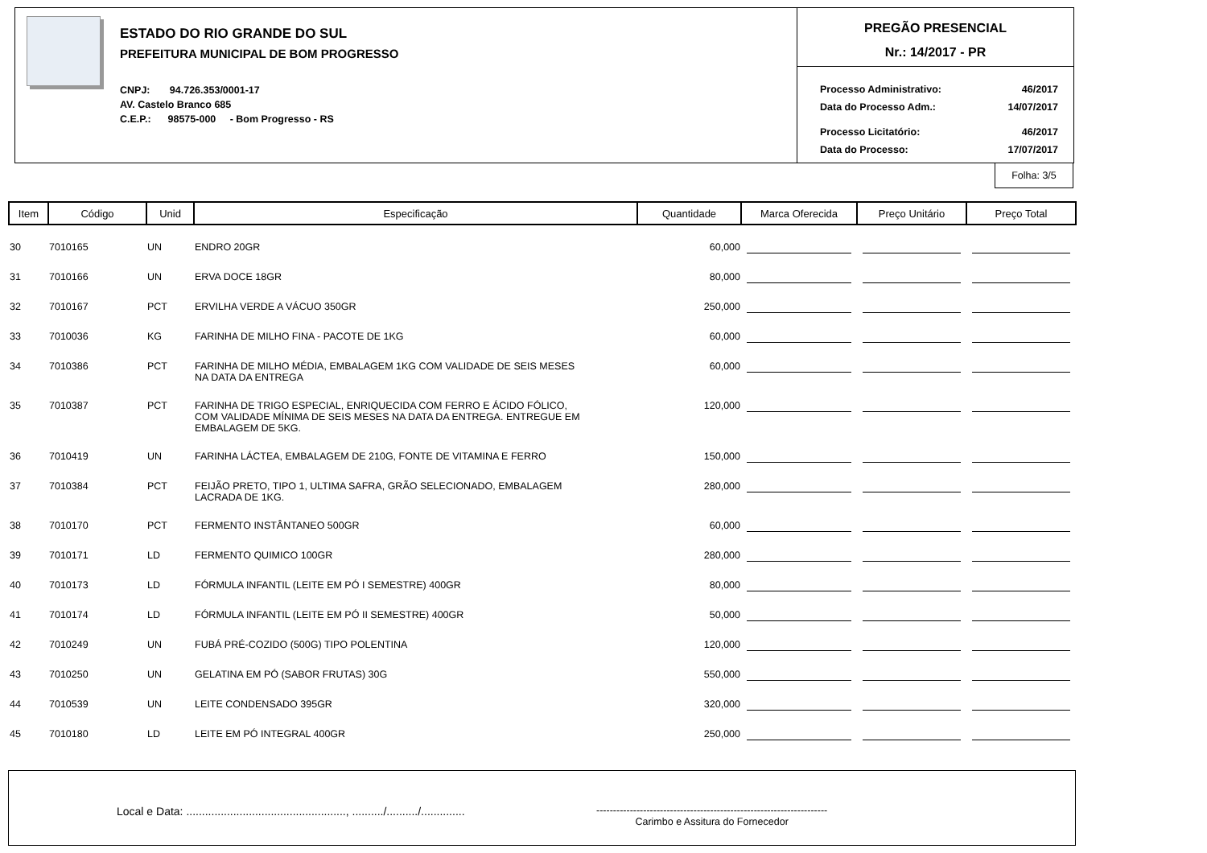ESTADO DO RIO GRANDE DO SUL
PREFEITURA MUNICIPAL DE BOM PROGRESSO
CNPJ: 94.726.353/0001-17
AV. Castelo Branco 685
C.E.P.: 98575-000 - Bom Progresso - RS
PREGÃO PRESENCIAL
Nr.: 14/2017 - PR
| Processo Administrativo: | 46/2017 |
| Data do Processo Adm.: | 14/07/2017 |
| Processo Licitatório: | 46/2017 |
| Data do Processo: | 17/07/2017 |
Folha: 3/5
| Item | Código | Unid | Especificação | Quantidade | Marca Oferecida | Preço Unitário | Preço Total |
| --- | --- | --- | --- | --- | --- | --- | --- |
| 30 | 7010165 | UN | ENDRO 20GR | 60,000 | | | |
| 31 | 7010166 | UN | ERVA DOCE 18GR | 80,000 | | | |
| 32 | 7010167 | PCT | ERVILHA VERDE A VÁCUO 350GR | 250,000 | | | |
| 33 | 7010036 | KG | FARINHA DE MILHO FINA - PACOTE DE 1KG | 60,000 | | | |
| 34 | 7010386 | PCT | FARINHA DE MILHO MÉDIA, EMBALAGEM 1KG COM VALIDADE DE SEIS MESES NA DATA DA ENTREGA | 60,000 | | | |
| 35 | 7010387 | PCT | FARINHA DE TRIGO ESPECIAL, ENRIQUECIDA COM FERRO E ÁCIDO FÓLICO, COM VALIDADE MÍNIMA DE SEIS MESES NA DATA DA ENTREGA. ENTREGUE EM EMBALAGEM DE 5KG. | 120,000 | | | |
| 36 | 7010419 | UN | FARINHA LÁCTEA, EMBALAGEM DE 210G, FONTE DE VITAMINA E FERRO | 150,000 | | | |
| 37 | 7010384 | PCT | FEIJÃO PRETO, TIPO 1, ULTIMA SAFRA, GRÃO SELECIONADO, EMBALAGEM LACRADA DE 1KG. | 280,000 | | | |
| 38 | 7010170 | PCT | FERMENTO INSTÂNTANEO 500GR | 60,000 | | | |
| 39 | 7010171 | LD | FERMENTO QUIMICO 100GR | 280,000 | | | |
| 40 | 7010173 | LD | FÓRMULA INFANTIL (LEITE EM PÓ I SEMESTRE) 400GR | 80,000 | | | |
| 41 | 7010174 | LD | FÓRMULA INFANTIL (LEITE EM PÓ II SEMESTRE) 400GR | 50,000 | | | |
| 42 | 7010249 | UN | FUBÁ PRÉ-COZIDO (500G) TIPO POLENTINA | 120,000 | | | |
| 43 | 7010250 | UN | GELATINA EM PÓ (SABOR FRUTAS) 30G | 550,000 | | | |
| 44 | 7010539 | UN | LEITE CONDENSADO 395GR | 320,000 | | | |
| 45 | 7010180 | LD | LEITE EM PÓ INTEGRAL 400GR | 250,000 | | | |
Local e Data: ..................................................., ........../........../..............
---------------------------------------------------------------------
Carimbo e Assitura do Fornecedor